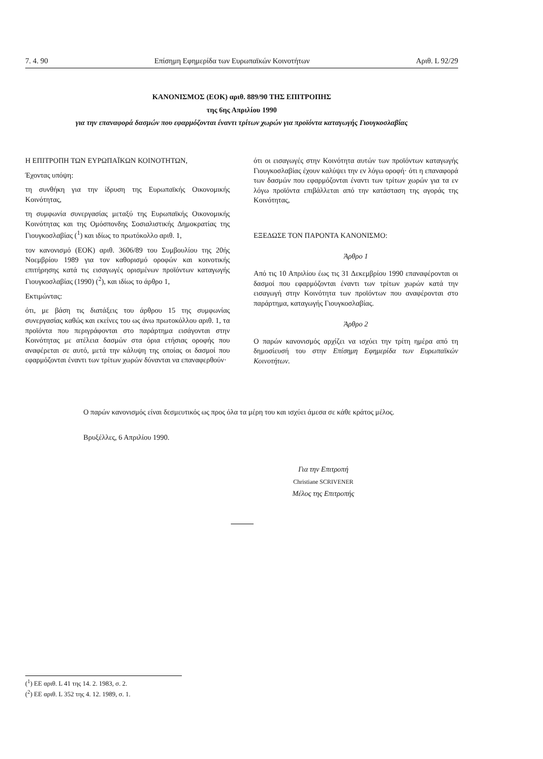7. 4. 90 Επίσημη Εφημερίδα των Ευρωπαϊκών Κοινοτήτων Αριθ. L 92/29
ΚΑΝΟΝΙΣΜΟΣ (ΕΟΚ) αριθ. 889/90 ΤΗΣ ΕΠΙΤΡΟΠΗΣ
της 6ης Απριλίου 1990
για την επαναφορά δασμών που εφαρμόζονται έναντι τρίτων χωρών για προϊόντα καταγωγής Γιουγκοσλαβίας
Η ΕΠΙΤΡΟΠΗ ΤΩΝ ΕΥΡΩΠΑΪΚΩΝ ΚΟΙΝΟΤΗΤΩΝ,
Έχοντας υπόψη:
τη συνθήκη για την ίδρυση της Ευρωπαϊκής Οικονομικής Κοινότητας,
τη συμφωνία συνεργασίας μεταξύ της Ευρωπαϊκής Οικονομικής Κοινότητας και της Ομόσπονδης Σοσιαλιστικής Δημοκρατίας της Γιουγκοσλαβίας (<sup>1</sup>) και ιδίως το πρωτόκολλο αριθ. 1,
τον κανονισμό (ΕΟΚ) αριθ. 3606/89 του Συμβουλίου της 20ής Νοεμβρίου 1989 για τον καθορισμό οροφών και κοινοτικής επιτήρησης κατά τις εισαγωγές ορισμένων προϊόντων καταγωγής Γιουγκοσλαβίας (1990) (<sup>2</sup>), και ιδίως το άρθρο 1,
Εκτιμώντας:
ότι, με βάση τις διατάξεις του άρθρου 15 της συμφωνίας συνεργασίας καθώς και εκείνες του ως άνω πρωτοκόλλου αριθ. 1, τα προϊόντα που περιγράφονται στο παράρτημα εισάγονται στην Κοινότητας με ατέλεια δασμών στα όρια ετήσιας οροφής που αναφέρεται σε αυτό, μετά την κάλυψη της οποίας οι δασμοί που εφαρμόζονται έναντι των τρίτων χωρών δύνανται να επαναφερθούν·
ότι οι εισαγωγές στην Κοινότητα αυτών των προϊόντων καταγωγής Γιουγκοσλαβίας έχουν καλύψει την εν λόγω οροφή· ότι η επαναφορά των δασμών που εφαρμόζονται έναντι των τρίτων χωρών για τα εν λόγω προϊόντα επιβάλλεται από την κατάσταση της αγοράς της Κοινότητας,
ΕΞΕΔΩΣΕ ΤΟΝ ΠΑΡΟΝΤΑ ΚΑΝΟΝΙΣΜΟ:
Άρθρο 1
Από τις 10 Απριλίου έως τις 31 Δεκεμβρίου 1990 επαναφέρονται οι δασμοί που εφαρμόζονται έναντι των τρίτων χωρών κατά την εισαγωγή στην Κοινότητα των προϊόντων που αναφέρονται στο παράρτημα, καταγωγής Γιουγκοσλαβίας.
Άρθρο 2
Ο παρών κανονισμός αρχίζει να ισχύει την τρίτη ημέρα από τη δημοσίευσή του στην Επίσημη Εφημερίδα των Ευρωπαϊκών Κοινοτήτων.
Ο παρών κανονισμός είναι δεσμευτικός ως προς όλα τα μέρη του και ισχύει άμεσα σε κάθε κράτος μέλος.
Βρυξέλλες, 6 Απριλίου 1990.
Για την Επιτροπή
Christiane SCRIVENER
Μέλος της Επιτροπής
(<sup>1</sup>) ΕΕ αριθ. L 41 της 14. 2. 1983, σ. 2.
(<sup>2</sup>) ΕΕ αριθ. L 352 της 4. 12. 1989, σ. 1.